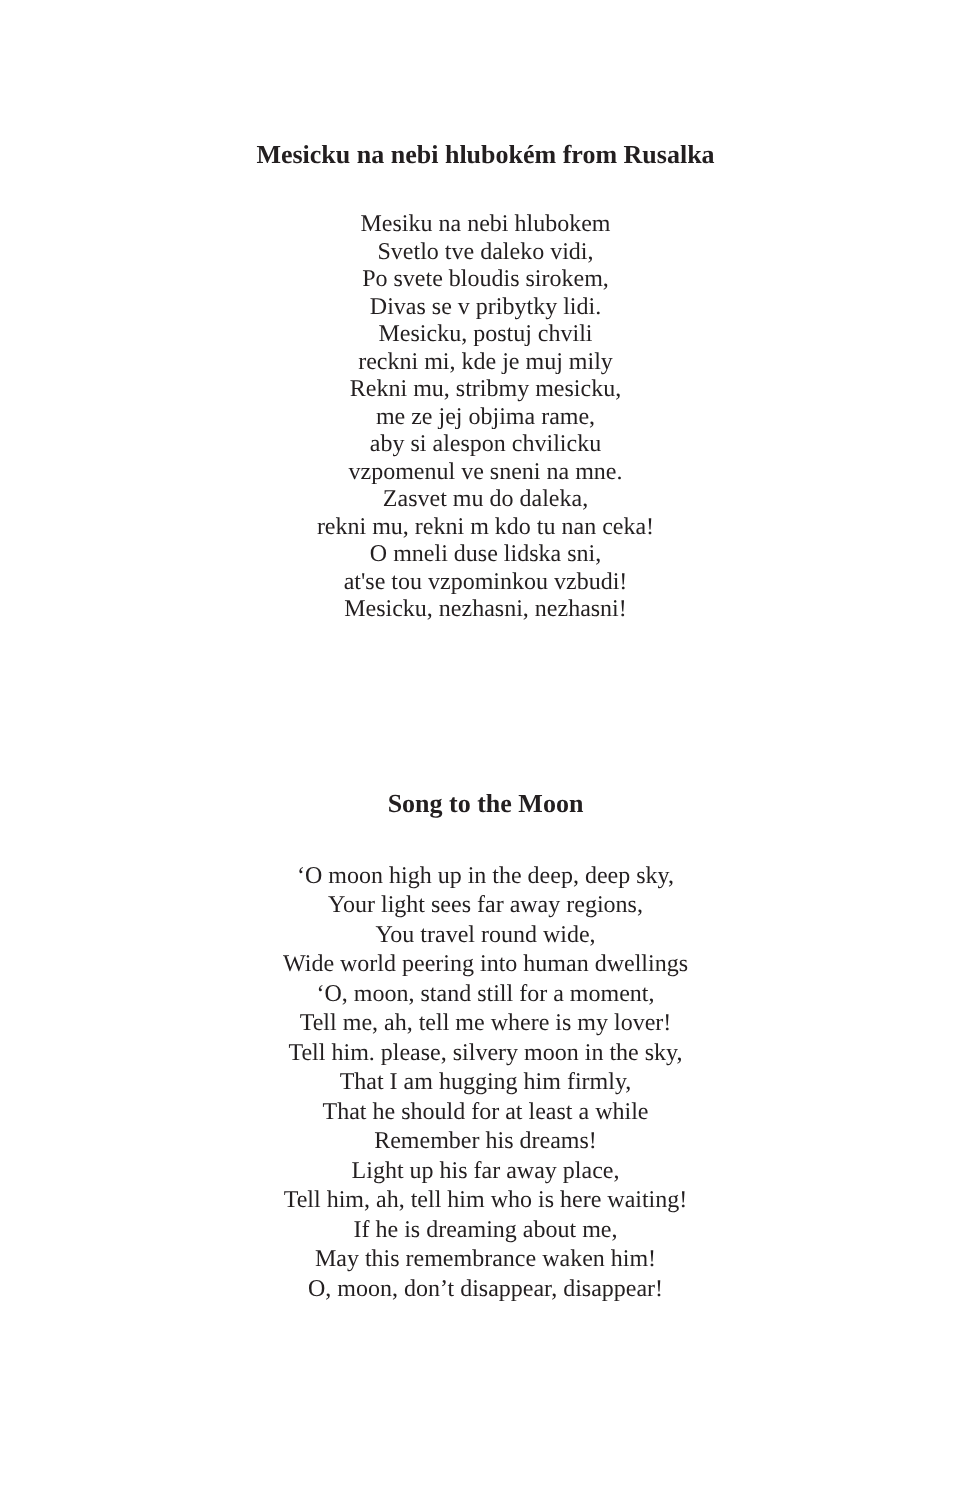Mesicku na nebi hlubokém from Rusalka
Mesiku na nebi hlubokem
Svetlo tve daleko vidi,
Po svete bloudis sirokem,
Divas se v pribytky lidi.
Mesicku, postuj chvili
reckni mi, kde je muj mily
Rekni mu, stribmy mesicku,
me ze jej objima rame,
aby si alespon chvilicku
vzpomenul ve sneni na mne.
Zasvet mu do daleka,
rekni mu, rekni m kdo tu nan ceka!
O mneli duse lidska sni,
at'se tou vzpominkou vzbudi!
Mesicku, nezhasni, nezhasni!
Song to the Moon
‘O moon high up in the deep, deep sky,
Your light sees far away regions,
You travel round wide,
Wide world peering into human dwellings
‘O, moon, stand still for a moment,
Tell me, ah, tell me where is my lover!
Tell him. please, silvery moon in the sky,
That I am hugging him firmly,
That he should for at least a while
Remember his dreams!
Light up his far away place,
Tell him, ah, tell him who is here waiting!
If he is dreaming about me,
May this remembrance waken him!
O, moon, don’t disappear, disappear!